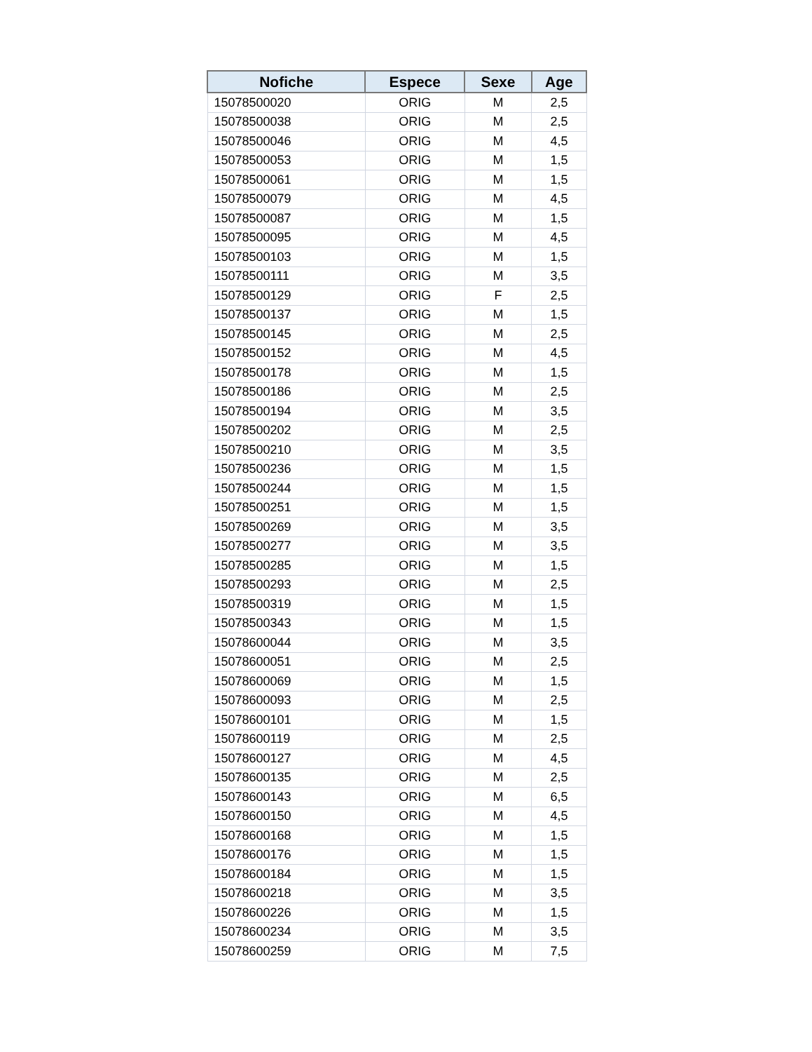| Nofiche | Espece | Sexe | Age |
| --- | --- | --- | --- |
| 15078500020 | ORIG | M | 2,5 |
| 15078500038 | ORIG | M | 2,5 |
| 15078500046 | ORIG | M | 4,5 |
| 15078500053 | ORIG | M | 1,5 |
| 15078500061 | ORIG | M | 1,5 |
| 15078500079 | ORIG | M | 4,5 |
| 15078500087 | ORIG | M | 1,5 |
| 15078500095 | ORIG | M | 4,5 |
| 15078500103 | ORIG | M | 1,5 |
| 15078500111 | ORIG | M | 3,5 |
| 15078500129 | ORIG | F | 2,5 |
| 15078500137 | ORIG | M | 1,5 |
| 15078500145 | ORIG | M | 2,5 |
| 15078500152 | ORIG | M | 4,5 |
| 15078500178 | ORIG | M | 1,5 |
| 15078500186 | ORIG | M | 2,5 |
| 15078500194 | ORIG | M | 3,5 |
| 15078500202 | ORIG | M | 2,5 |
| 15078500210 | ORIG | M | 3,5 |
| 15078500236 | ORIG | M | 1,5 |
| 15078500244 | ORIG | M | 1,5 |
| 15078500251 | ORIG | M | 1,5 |
| 15078500269 | ORIG | M | 3,5 |
| 15078500277 | ORIG | M | 3,5 |
| 15078500285 | ORIG | M | 1,5 |
| 15078500293 | ORIG | M | 2,5 |
| 15078500319 | ORIG | M | 1,5 |
| 15078500343 | ORIG | M | 1,5 |
| 15078600044 | ORIG | M | 3,5 |
| 15078600051 | ORIG | M | 2,5 |
| 15078600069 | ORIG | M | 1,5 |
| 15078600093 | ORIG | M | 2,5 |
| 15078600101 | ORIG | M | 1,5 |
| 15078600119 | ORIG | M | 2,5 |
| 15078600127 | ORIG | M | 4,5 |
| 15078600135 | ORIG | M | 2,5 |
| 15078600143 | ORIG | M | 6,5 |
| 15078600150 | ORIG | M | 4,5 |
| 15078600168 | ORIG | M | 1,5 |
| 15078600176 | ORIG | M | 1,5 |
| 15078600184 | ORIG | M | 1,5 |
| 15078600218 | ORIG | M | 3,5 |
| 15078600226 | ORIG | M | 1,5 |
| 15078600234 | ORIG | M | 3,5 |
| 15078600259 | ORIG | M | 7,5 |